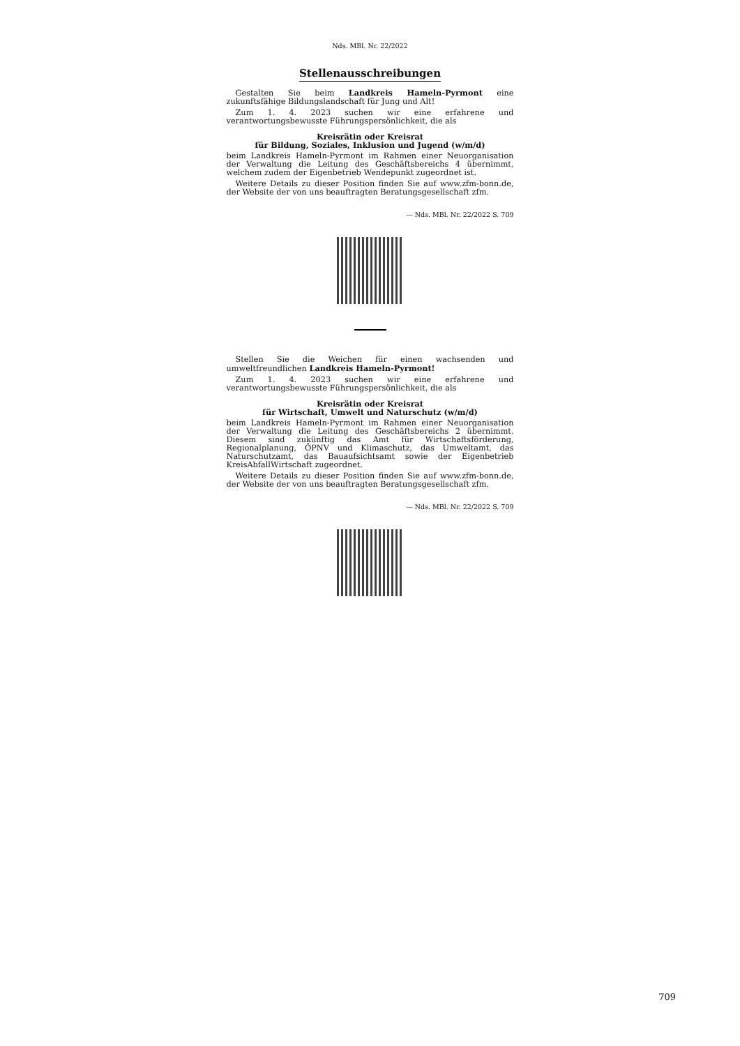Nds. MBl. Nr. 22/2022
Stellenausschreibungen
Gestalten Sie beim Landkreis Hameln-Pyrmont eine zukunftsfähige Bildungslandschaft für Jung und Alt!
Zum 1. 4. 2023 suchen wir eine erfahrene und verantwortungsbewusste Führungspersönlichkeit, die als
Kreisrätin oder Kreisrat
für Bildung, Soziales, Inklusion und Jugend (w/m/d)
beim Landkreis Hameln-Pyrmont im Rahmen einer Neuorganisation der Verwaltung die Leitung des Geschäftsbereichs 4 übernimmt, welchem zudem der Eigenbetrieb Wendepunkt zugeordnet ist.
Weitere Details zu dieser Position finden Sie auf www.zfm-bonn.de, der Website der von uns beauftragten Beratungsgesellschaft zfm.
— Nds. MBl. Nr. 22/2022 S. 709
Stellen Sie die Weichen für einen wachsenden und umweltfreundlichen Landkreis Hameln-Pyrmont!
Zum 1. 4. 2023 suchen wir eine erfahrene und verantwortungsbewusste Führungspersönlichkeit, die als
Kreisrätin oder Kreisrat
für Wirtschaft, Umwelt und Naturschutz (w/m/d)
beim Landkreis Hameln-Pyrmont im Rahmen einer Neuorganisation der Verwaltung die Leitung des Geschäftsbereichs 2 übernimmt. Diesem sind zukünftig das Amt für Wirtschaftsförderung, Regionalplanung, ÖPNV und Klimaschutz, das Umweltamt, das Naturschutzamt, das Bauaufsichtsamt sowie der Eigenbetrieb KreisAbfallWirtschaft zugeordnet.
Weitere Details zu dieser Position finden Sie auf www.zfm-bonn.de, der Website der von uns beauftragten Beratungsgesellschaft zfm.
— Nds. MBl. Nr. 22/2022 S. 709
709